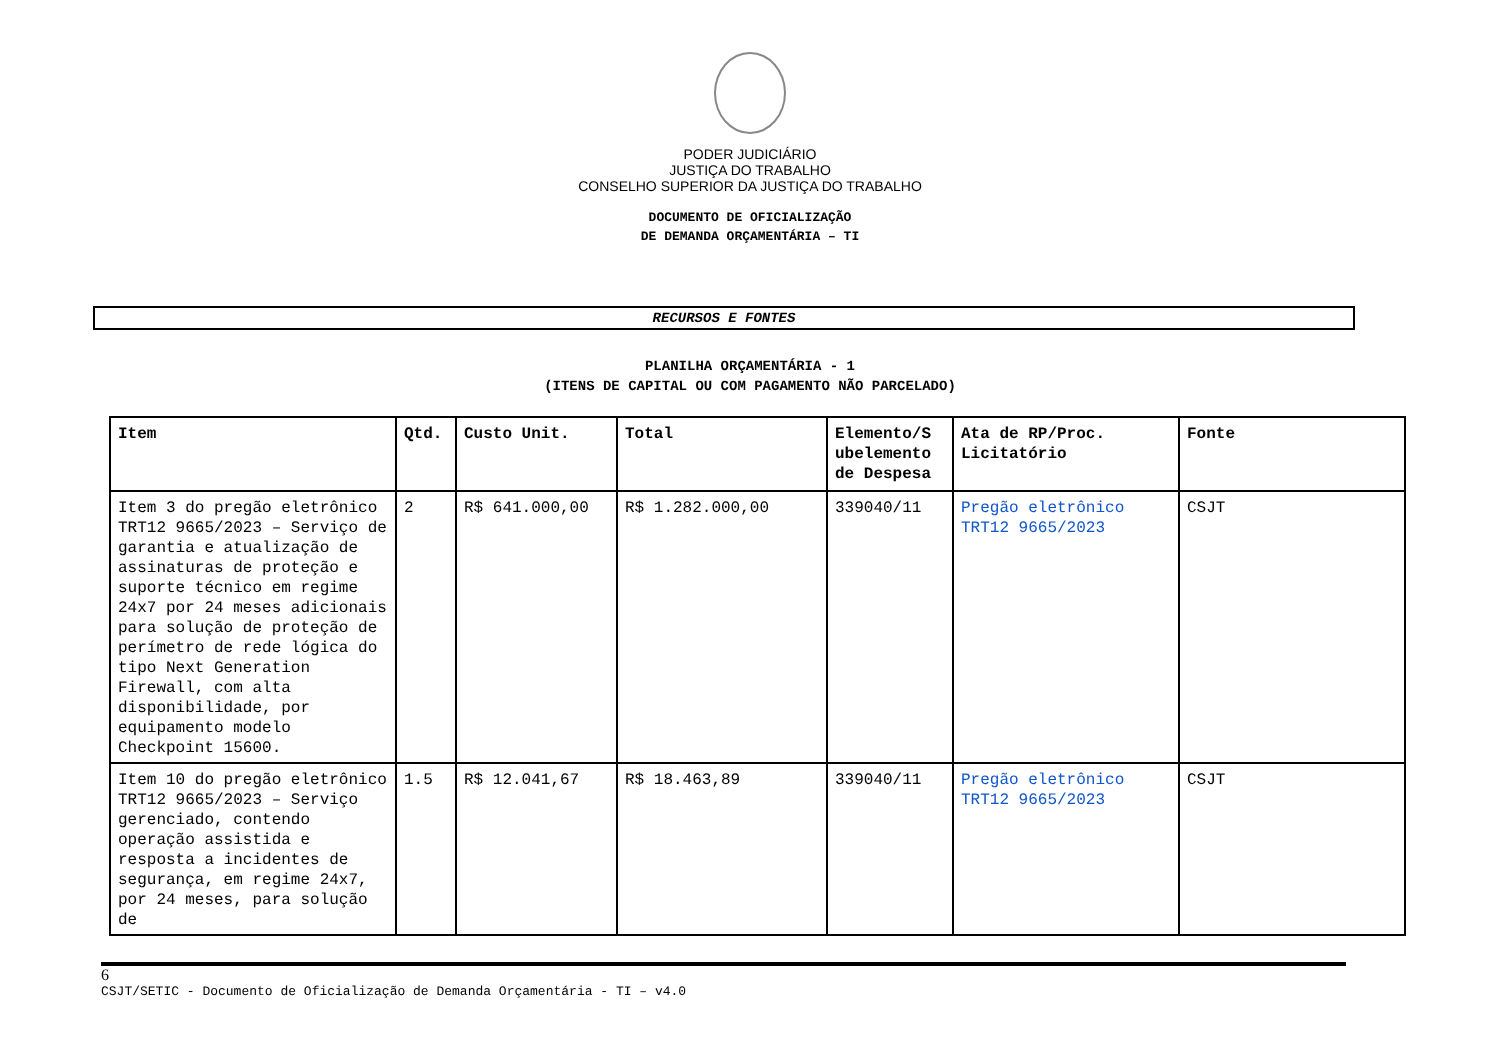PODER JUDICIÁRIO
JUSTIÇA DO TRABALHO
CONSELHO SUPERIOR DA JUSTIÇA DO TRABALHO
DOCUMENTO DE OFICIALIZAÇÃO
DE DEMANDA ORÇAMENTÁRIA – TI
RECURSOS E FONTES
PLANILHA ORÇAMENTÁRIA - 1
(ITENS DE CAPITAL OU COM PAGAMENTO NÃO PARCELADO)
| Item | Qtd. | Custo Unit. | Total | Elemento/S ubelemento de Despesa | Ata de RP/Proc. Licitatório | Fonte |
| --- | --- | --- | --- | --- | --- | --- |
| Item 3 do pregão eletrônico TRT12 9665/2023 – Serviço de garantia e atualização de assinaturas de proteção e suporte técnico em regime 24x7 por 24 meses adicionais para solução de proteção de perímetro de rede lógica do tipo Next Generation Firewall, com alta disponibilidade, por equipamento modelo Checkpoint 15600. | 2 | R$ 641.000,00 | R$ 1.282.000,00 | 339040/11 | Pregão eletrônico TRT12 9665/2023 | CSJT |
| Item 10 do pregão eletrônico TRT12 9665/2023 – Serviço gerenciado, contendo operação assistida e resposta a incidentes de segurança, em regime 24x7, por 24 meses, para solução de | 1.5 | R$ 12.041,67 | R$ 18.463,89 | 339040/11 | Pregão eletrônico TRT12 9665/2023 | CSJT |
6
CSJT/SETIC - Documento de Oficialização de Demanda Orçamentária - TI – v4.0